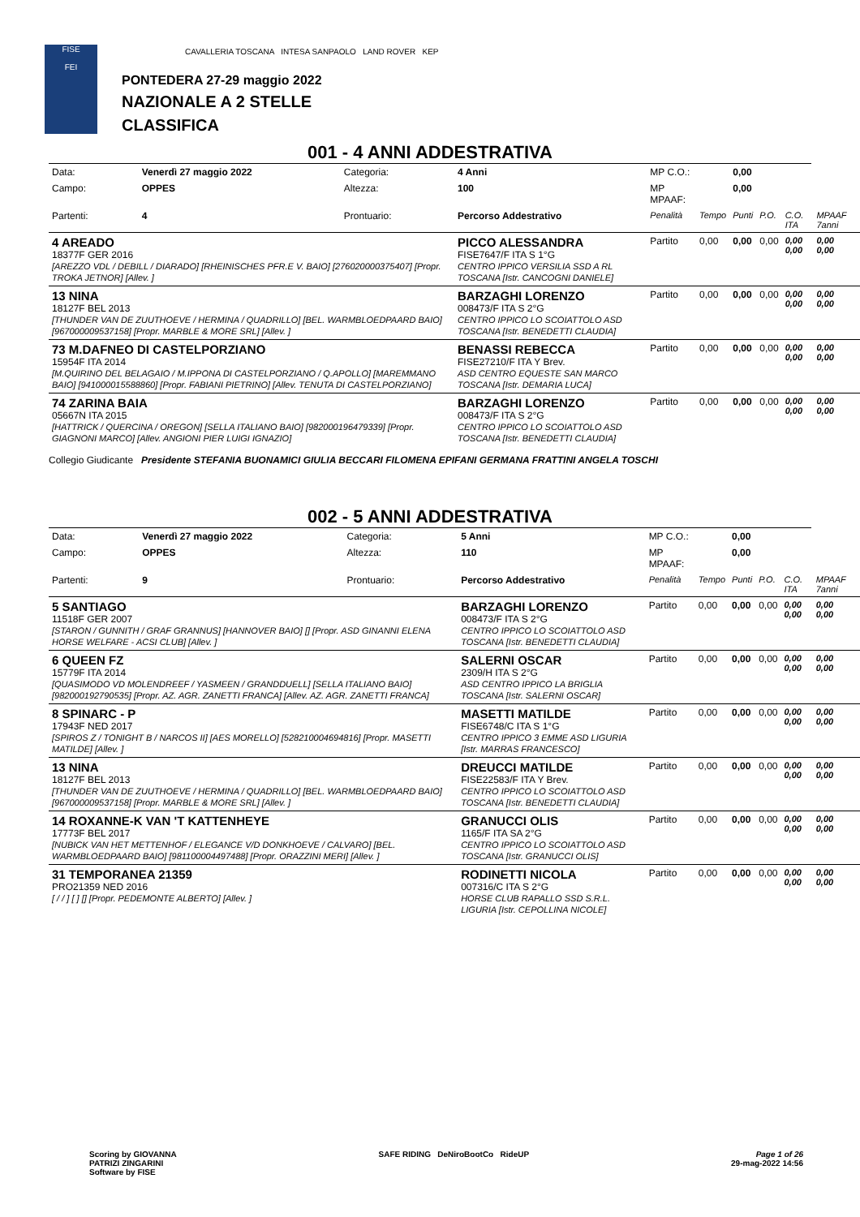FISE
FEI
CAVALLERIA TOSCANA INTESA SANPAOLO LAND ROVER KEP
PONTEDERA 27-29 maggio 2022
NAZIONALE A 2 STELLE
CLASSIFICA
001 - 4 ANNI ADDESTRATIVA
| Data: | Venerdì 27 maggio 2022 | Categoria: | 4 Anni | MP C.O.: | | 0,00 | | | |
| Campo: | OPPES | Altezza: | 100 | MP MPAAF: | | 0,00 | | | |
| Partenti: | 4 | Prontuario: | Percorso Addestrativo | Penalità | Tempo | Punti | P.O. | C.O. ITA | MPAAF 7anni |
| 4 AREADO 18377F GER 2016 [AREZZO VDL / DEBILL / DIARADO] [RHEINISCHES PFR.E V. BAIO] [276020000375407] [Propr. TROKA JETNOR] [Allev. ] | | | PICCO ALESSANDRA FISE7647/F ITA S 1°G CENTRO IPPICO VERSILIA SSD A RL TOSCANA [Istr. CANCOGNI DANIELE] | Partito | 0,00 | 0,00 | 0,00 | 0,00 0,00 | 0,00 0,00 |
| 13 NINA 18127F BEL 2013 [THUNDER VAN DE ZUUTHOEVE / HERMINA / QUADRILLO] [BEL. WARMBLOEDPAARD BAIO] [967000009537158] [Propr. MARBLE & MORE SRL] [Allev. ] | | | BARZAGHI LORENZO 008473/F ITA S 2°G CENTRO IPPICO LO SCOIATTOLO ASD TOSCANA [Istr. BENEDETTI CLAUDIA] | Partito | 0,00 | 0,00 | 0,00 | 0,00 0,00 | 0,00 0,00 |
| 73 M.DAFNEO DI CASTELPORZIANO 15954F ITA 2014 [M.QUIRINO DEL BELAGAIO / M.IPPONA DI CASTELPORZIANO / Q.APOLLO] [MAREMMANO BAIO] [941000015588860] [Propr. FABIANI PIETRINO] [Allev. TENUTA DI CASTELPORZIANO] | | | BENASSI REBECCA FISE27210/F ITA Y Brev. ASD CENTRO EQUESTE SAN MARCO TOSCANA [Istr. DEMARIA LUCA] | Partito | 0,00 | 0,00 | 0,00 | 0,00 0,00 | 0,00 0,00 |
| 74 ZARINA BAIA 05667N ITA 2015 [HATTRICK / QUERCINA / OREGON] [SELLA ITALIANO BAIO] [982000196479339] [Propr. GIAGNONI MARCO] [Allev. ANGIONI PIER LUIGI IGNAZIO] | | | BARZAGHI LORENZO 008473/F ITA S 2°G CENTRO IPPICO LO SCOIATTOLO ASD TOSCANA [Istr. BENEDETTI CLAUDIA] | Partito | 0,00 | 0,00 | 0,00 | 0,00 0,00 | 0,00 0,00 |
Collegio Giudicante Presidente STEFANIA BUONAMICI GIULIA BECCARI FILOMENA EPIFANI GERMANA FRATTINI ANGELA TOSCHI
002 - 5 ANNI ADDESTRATIVA
| Data: | Venerdì 27 maggio 2022 | Categoria: | 5 Anni | MP C.O.: | | 0,00 | | | |
| Campo: | OPPES | Altezza: | 110 | MP MPAAF: | | 0,00 | | | |
| Partenti: | 9 | Prontuario: | Percorso Addestrativo | Penalità | Tempo | Punti | P.O. | C.O. ITA | MPAAF 7anni |
| 5 SANTIAGO 11518F GER 2007 [STARON / GUNNITH / GRAF GRANNUS] [HANNOVER BAIO] [] [Propr. ASD GINANNI ELENA HORSE WELFARE - ACSI CLUB] [Allev. ] | | | BARZAGHI LORENZO 008473/F ITA S 2°G CENTRO IPPICO LO SCOIATTOLO ASD TOSCANA [Istr. BENEDETTI CLAUDIA] | Partito | 0,00 | 0,00 | 0,00 | 0,00 0,00 | 0,00 0,00 |
| 6 QUEEN FZ 15779F ITA 2014 [QUASIMODO VD MOLENDREEF / YASMEEN / GRANDDUELL] [SELLA ITALIANO BAIO] [982000192790535] [Propr. AZ. AGR. ZANETTI FRANCA] [Allev. AZ. AGR. ZANETTI FRANCA] | | | SALERNI OSCAR 2309/H ITA S 2°G ASD CENTRO IPPICO LA BRIGLIA TOSCANA [Istr. SALERNI OSCAR] | Partito | 0,00 | 0,00 | 0,00 | 0,00 0,00 | 0,00 0,00 |
| 8 SPINARC - P 17943F NED 2017 [SPIROS Z / TONIGHT B / NARCOS II] [AES MORELLO] [528210004694816] [Propr. MASETTI MATILDE] [Allev. ] | | | MASETTI MATILDE FISE6748/C ITA S 1°G CENTRO IPPICO 3 EMME ASD LIGURIA [Istr. MARRAS FRANCESCO] | Partito | 0,00 | 0,00 | 0,00 | 0,00 0,00 | 0,00 0,00 |
| 13 NINA 18127F BEL 2013 [THUNDER VAN DE ZUUTHOEVE / HERMINA / QUADRILLO] [BEL. WARMBLOEDPAARD BAIO] [967000009537158] [Propr. MARBLE & MORE SRL] [Allev. ] | | | DREUCCI MATILDE FISE22583/F ITA Y Brev. CENTRO IPPICO LO SCOIATTOLO ASD TOSCANA [Istr. BENEDETTI CLAUDIA] | Partito | 0,00 | 0,00 | 0,00 | 0,00 0,00 | 0,00 0,00 |
| 14 ROXANNE-K VAN 'T KATTENHEYE 17773F BEL 2017 [NUBICK VAN HET METTENHOF / ELEGANCE V/D DONKHOEVE / CALVARO] [BEL. WARMBLOEDPAARD BAIO] [981100004497488] [Propr. ORAZZINI MERI] [Allev. ] | | | GRANUCCI OLIS 1165/F ITA SA 2°G CENTRO IPPICO LO SCOIATTOLO ASD TOSCANA [Istr. GRANUCCI OLIS] | Partito | 0,00 | 0,00 | 0,00 | 0,00 0,00 | 0,00 0,00 |
| 31 TEMPORANEA 21359 PRO21359 NED 2016 [ / / ] [ ] [] [Propr. PEDEMONTE ALBERTO] [Allev. ] | | | RODINETTI NICOLA 007316/C ITA S 2°G HORSE CLUB RAPALLO SSD S.R.L. LIGURIA [Istr. CEPOLLINA NICOLE] | Partito | 0,00 | 0,00 | 0,00 | 0,00 0,00 | 0,00 0,00 |
Scoring by GIOVANNA
PATRIZI ZINGARINI
Software by FISE
SAFE RIDING DeNiroBootCo RideUP
Page 1 of 26
29-mag-2022 14:56